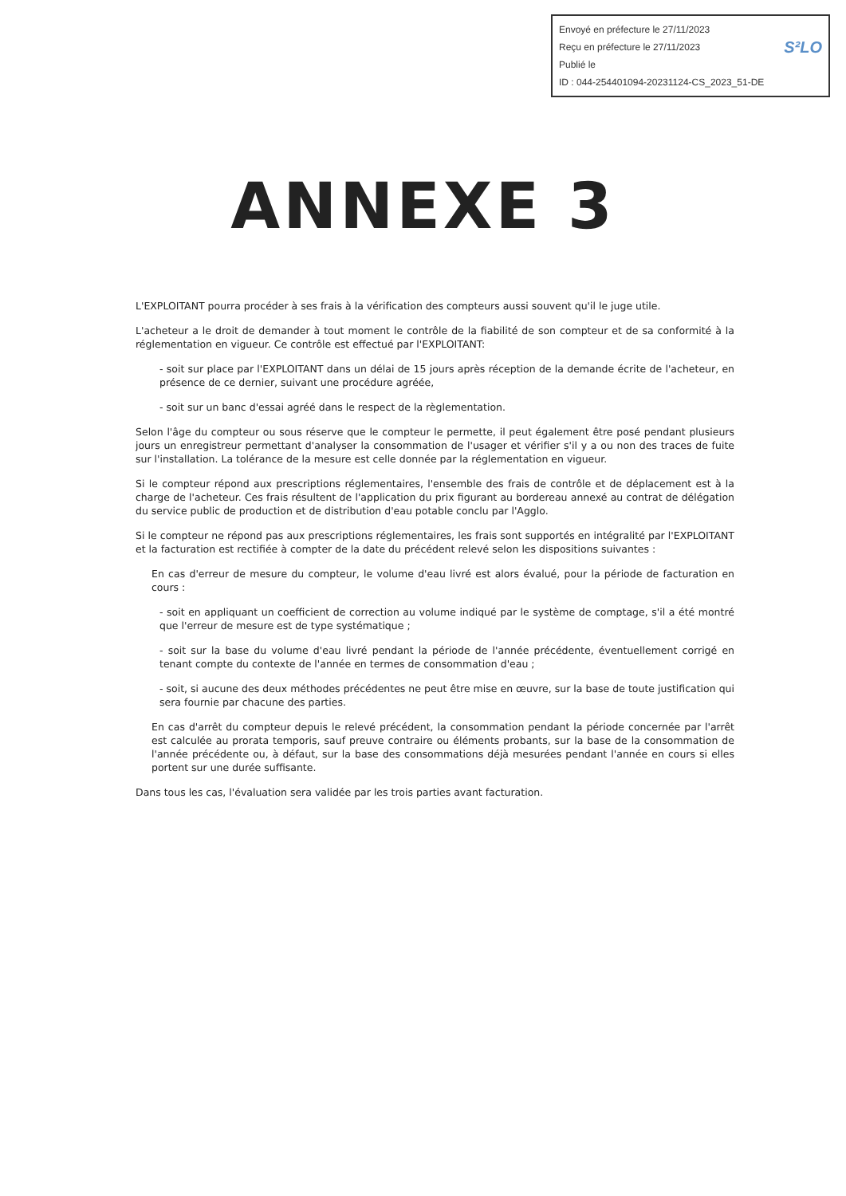Envoyé en préfecture le 27/11/2023
Reçu en préfecture le 27/11/2023
S²LO Publié le
ID : 044-254401094-20231124-CS_2023_51-DE
ANNEXE 3
L'EXPLOITANT pourra procéder à ses frais à la vérification des compteurs aussi souvent qu'il le juge utile.
L'acheteur a le droit de demander à tout moment le contrôle de la fiabilité de son compteur et de sa conformité à la réglementation en vigueur. Ce contrôle est effectué par l'EXPLOITANT:
- soit sur place par l'EXPLOITANT dans un délai de 15 jours après réception de la demande écrite de l'acheteur, en présence de ce dernier, suivant une procédure agréée,
- soit sur un banc d'essai agréé dans le respect de la règlementation.
Selon l'âge du compteur ou sous réserve que le compteur le permette, il peut également être posé pendant plusieurs jours un enregistreur permettant d'analyser la consommation de l'usager et vérifier s'il y a ou non des traces de fuite sur l'installation. La tolérance de la mesure est celle donnée par la réglementation en vigueur.
Si le compteur répond aux prescriptions réglementaires, l'ensemble des frais de contrôle et de déplacement est à la charge de l'acheteur. Ces frais résultent de l'application du prix figurant au bordereau annexé au contrat de délégation du service public de production et de distribution d'eau potable conclu par l'Agglo.
Si le compteur ne répond pas aux prescriptions réglementaires, les frais sont supportés en intégralité par l'EXPLOITANT et la facturation est rectifiée à compter de la date du précédent relevé selon les dispositions suivantes :
En cas d'erreur de mesure du compteur, le volume d'eau livré est alors évalué, pour la période de facturation en cours :
- soit en appliquant un coefficient de correction au volume indiqué par le système de comptage, s'il a été montré que l'erreur de mesure est de type systématique ;
- soit sur la base du volume d'eau livré pendant la période de l'année précédente, éventuellement corrigé en tenant compte du contexte de l'année en termes de consommation d'eau ;
- soit, si aucune des deux méthodes précédentes ne peut être mise en œuvre, sur la base de toute justification qui sera fournie par chacune des parties.
En cas d'arrêt du compteur depuis le relevé précédent, la consommation pendant la période concernée par l'arrêt est calculée au prorata temporis, sauf preuve contraire ou éléments probants, sur la base de la consommation de l'année précédente ou, à défaut, sur la base des consommations déjà mesurées pendant l'année en cours si elles portent sur une durée suffisante.
Dans tous les cas, l'évaluation sera validée par les trois parties avant facturation.